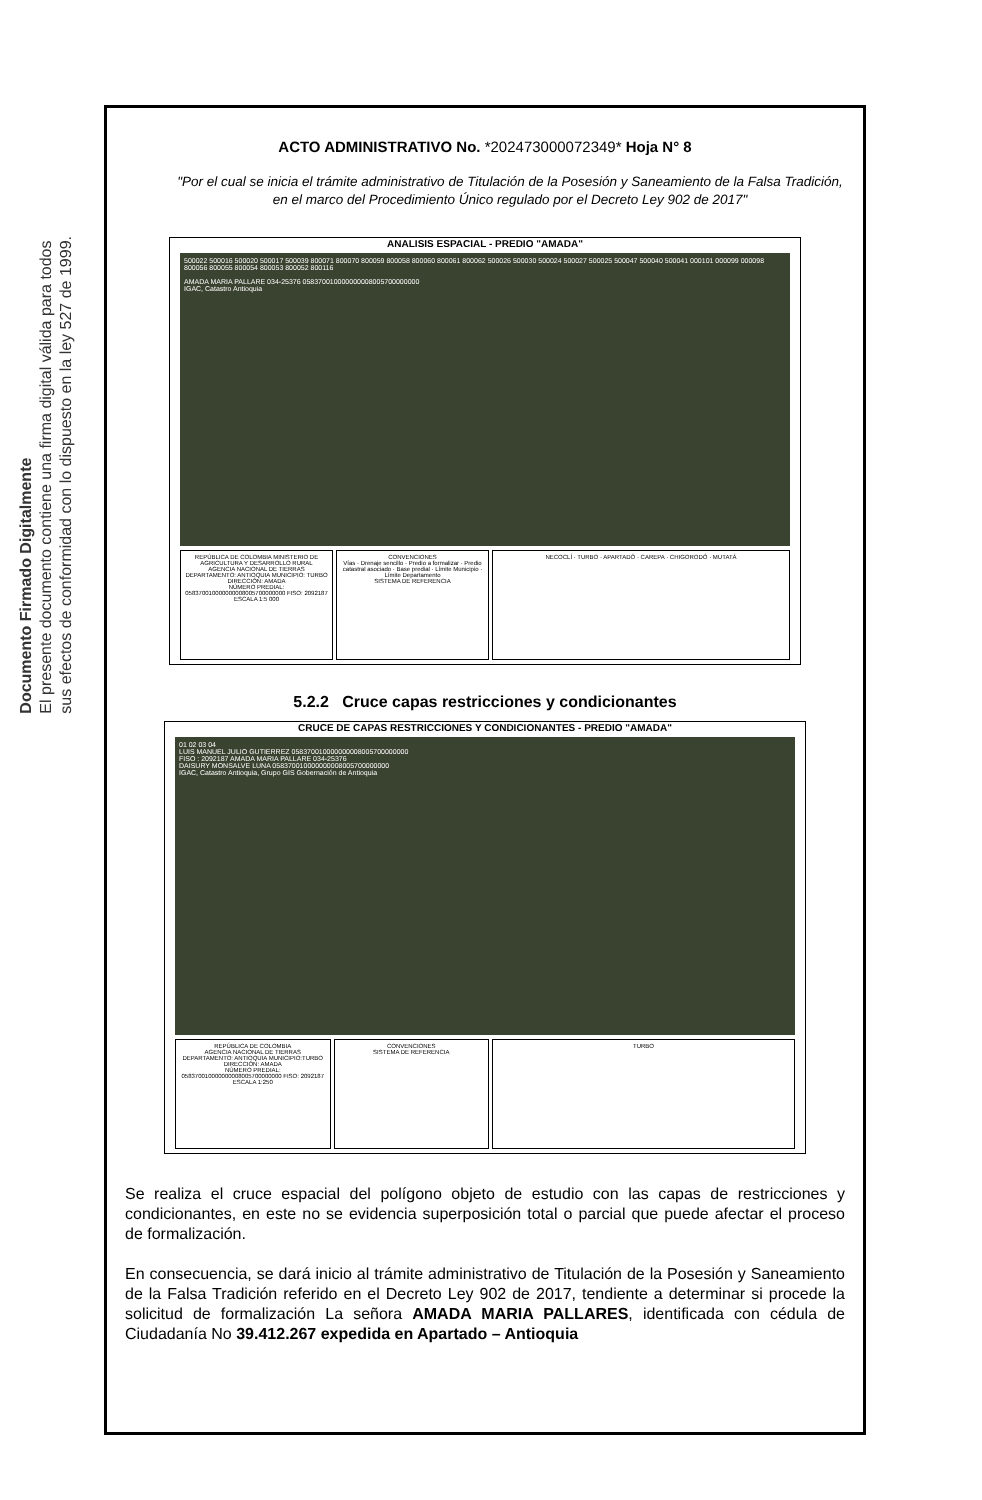Documento Firmado Digitalmente
El presente documento contiene una firma digital válida para todos
sus efectos de conformidad con lo dispuesto en la ley 527 de 1999.
ACTO ADMINISTRATIVO No. *202473000072349* Hoja N° 8
"Por el cual se inicia el trámite administrativo de Titulación de la Posesión y Saneamiento de la Falsa Tradición, en el marco del Procedimiento Único regulado por el Decreto Ley 902 de 2017"
ANALISIS ESPACIAL - PREDIO "AMADA"
500022 500016 500020 500017 500039 800071 800070 800059 800058 800060 800061 800062 500026 500030 500024 500027 500025 500047 500040 500041 000101 000099 000098 800056 800055 800054 800053 800052 800116
AMADA MARIA PALLARE 034-25376 058370010000000008005700000000
IGAC, Catastro Antioquia
REPÚBLICA DE COLOMBIA MINISTERIO DE AGRICULTURA Y DESARROLLO RURAL
AGENCIA NACIONAL DE TIERRAS
DEPARTAMENTO: ANTIOQUIA MUNICIPIO: TURBO DIRECCIÓN: AMADA
NÚMERO PREDIAL: 058370010000000008005700000000 FISO: 2092187
ESCALA 1:5 000
CONVENCIONES
Vías · Drenaje sencillo · Predio a formalizar · Predio catastral asociado · Base predial · Límite Municipio · Límite Departamento
SISTEMA DE REFERENCIA
NECOCLÍ · TURBO · APARTADÓ · CAREPA · CHIGORODÓ · MUTATÁ
5.2.2 Cruce capas restricciones y condicionantes
CRUCE DE CAPAS RESTRICCIONES Y CONDICIONANTES - PREDIO "AMADA"
01 02 03 04
LUIS MANUEL JULIO GUTIERREZ 058370010000000008005700000000
FISO : 2092187 AMADA MARIA PALLARE 034-25376
DAISURY MONSALVE LUNA 058370010000000008005700000000
IGAC, Catastro Antioquia, Grupo GIS Gobernación de Antioquia
REPÚBLICA DE COLOMBIA
AGENCIA NACIONAL DE TIERRAS
DEPARTAMENTO: ANTIOQUIA MUNICIPIO:TURBO DIRECCIÓN: AMADA
NÚMERO PREDIAL: 058370010000000008005700000000 FISO: 2092187
ESCALA 1:250
CONVENCIONES
SISTEMA DE REFERENCIA
TURBO
Se realiza el cruce espacial del polígono objeto de estudio con las capas de restricciones y condicionantes, en este no se evidencia superposición total o parcial que puede afectar el proceso de formalización.
En consecuencia, se dará inicio al trámite administrativo de Titulación de la Posesión y Saneamiento de la Falsa Tradición referido en el Decreto Ley 902 de 2017, tendiente a determinar si procede la solicitud de formalización La señora AMADA MARIA PALLARES, identificada con cédula de Ciudadanía No 39.412.267 expedida en Apartado – Antioquia